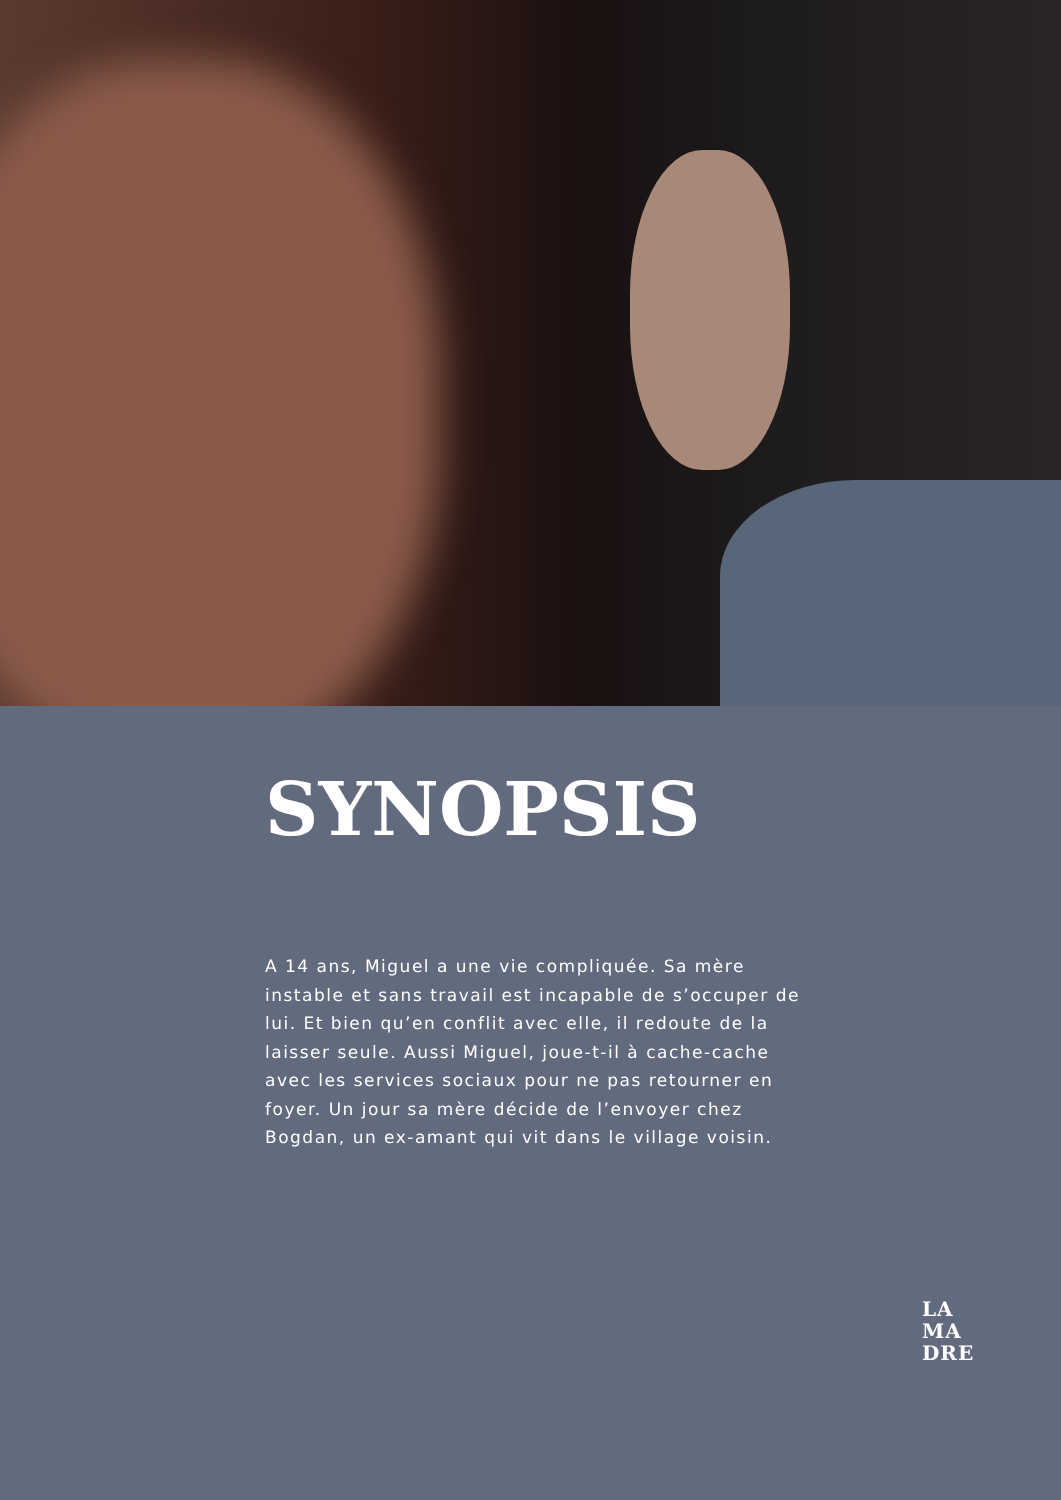SYNOPSIS
A 14 ans, Miguel a une vie compliquée. Sa mère instable et sans travail est incapable de s’occuper de lui. Et bien qu’en conflit avec elle, il redoute de la laisser seule. Aussi Miguel, joue-t-il à cache-cache avec les services sociaux pour ne pas retourner en foyer. Un jour sa mère décide de l’envoyer chez Bogdan, un ex-amant qui vit dans le village voisin.
LA
MA
DRE